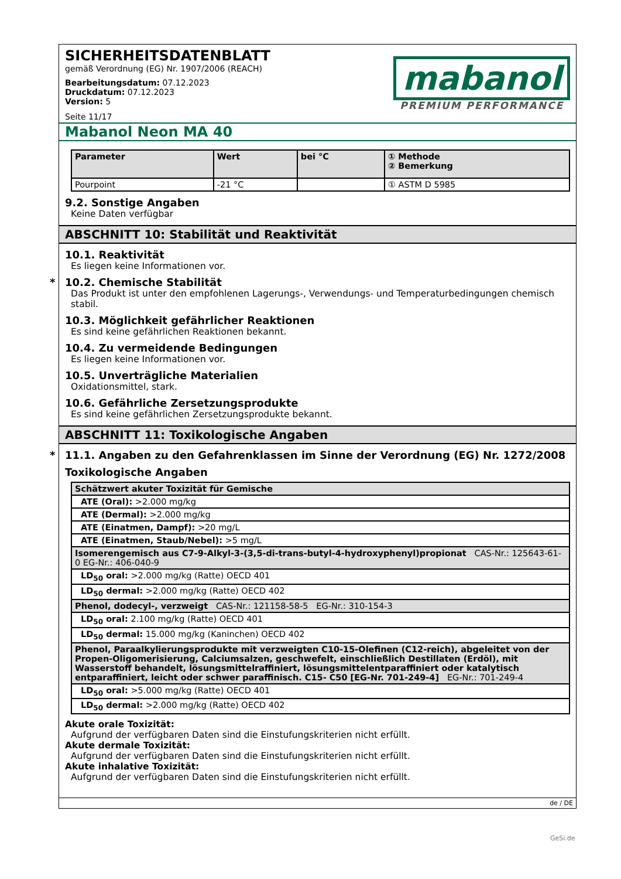SICHERHEITSDATENBLATT
gemäß Verordnung (EG) Nr. 1907/2006 (REACH)
Bearbeitungsdatum: 07.12.2023
Druckdatum: 07.12.2023
Version: 5
Seite 11/17
mabanol
PREMIUM PERFORMANCE
Mabanol Neon MA 40
| Parameter | Wert | bei °C | ① Methode ② Bemerkung |
| --- | --- | --- | --- |
| Pourpoint | -21 °C | | ① ASTM D 5985 |
9.2. Sonstige Angaben
Keine Daten verfügbar
ABSCHNITT 10: Stabilität und Reaktivität
10.1. Reaktivität
Es liegen keine Informationen vor.
* 10.2. Chemische Stabilität
Das Produkt ist unter den empfohlenen Lagerungs-, Verwendungs- und Temperaturbedingungen chemisch stabil.
10.3. Möglichkeit gefährlicher Reaktionen
Es sind keine gefährlichen Reaktionen bekannt.
10.4. Zu vermeidende Bedingungen
Es liegen keine Informationen vor.
10.5. Unverträgliche Materialien
Oxidationsmittel, stark.
10.6. Gefährliche Zersetzungsprodukte
Es sind keine gefährlichen Zersetzungsprodukte bekannt.
ABSCHNITT 11: Toxikologische Angaben
* 11.1. Angaben zu den Gefahrenklassen im Sinne der Verordnung (EG) Nr. 1272/2008
Toxikologische Angaben
| Schätzwert akuter Toxizität für Gemische |
| ATE (Oral): >2.000 mg/kg |
| ATE (Dermal): >2.000 mg/kg |
| ATE (Einatmen, Dampf): >20 mg/L |
| ATE (Einatmen, Staub/Nebel): >5 mg/L |
| Isomerengemisch aus C7-9-Alkyl-3-(3,5-di-trans-butyl-4-hydroxyphenyl)propionat CAS-Nr.: 125643-61-0 EG-Nr.: 406-040-9 |
| LD<sub>50</sub> oral: >2.000 mg/kg (Ratte) OECD 401 |
| LD<sub>50</sub> dermal: >2.000 mg/kg (Ratte) OECD 402 |
| Phenol, dodecyl-, verzweigt CAS-Nr.: 121158-58-5 EG-Nr.: 310-154-3 |
| LD<sub>50</sub> oral: 2.100 mg/kg (Ratte) OECD 401 |
| LD<sub>50</sub> dermal: 15.000 mg/kg (Kaninchen) OECD 402 |
| Phenol, Paraalkylierungsprodukte mit verzweigten C10-15-Olefinen (C12-reich), abgeleitet von der Propen-Oligomerisierung, Calciumsalzen, geschwefelt, einschließlich Destillaten (Erdöl), mit Wasserstoff behandelt, lösungsmittelraffiniert, lösungsmittelentparaffiniert oder katalytisch entparaffiniert, leicht oder schwer paraffinisch. C15- C50 [EG-Nr. 701-249-4] EG-Nr.: 701-249-4 |
| LD<sub>50</sub> oral: >5.000 mg/kg (Ratte) OECD 401 |
| LD<sub>50</sub> dermal: >2.000 mg/kg (Ratte) OECD 402 |
Akute orale Toxizität:
Aufgrund der verfügbaren Daten sind die Einstufungskriterien nicht erfüllt.
Akute dermale Toxizität:
Aufgrund der verfügbaren Daten sind die Einstufungskriterien nicht erfüllt.
Akute inhalative Toxizität:
Aufgrund der verfügbaren Daten sind die Einstufungskriterien nicht erfüllt.
de / DE
GeSi.de